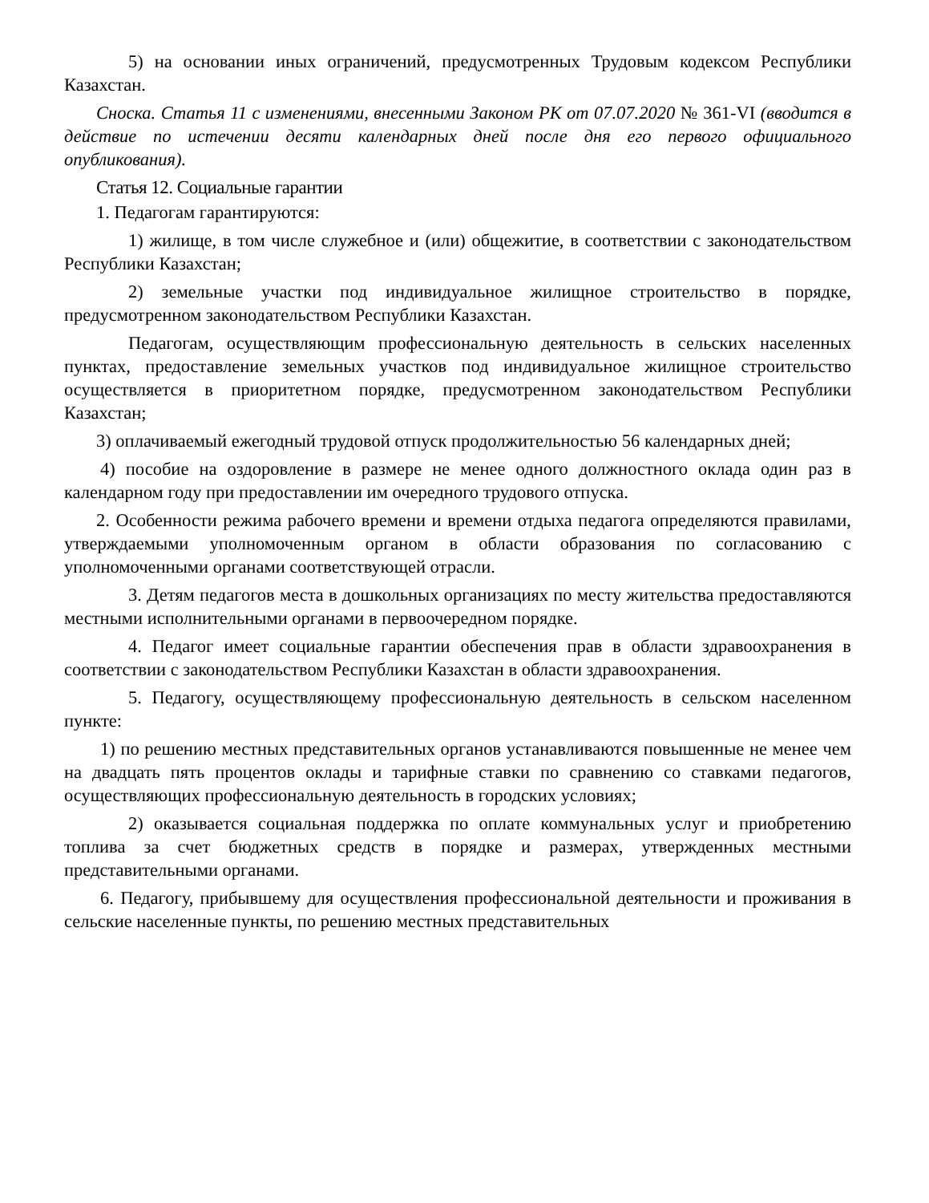5) на основании иных ограничений, предусмотренных Трудовым кодексом Республики Казахстан.
Сноска. Статья 11 с изменениями, внесенными Законом РК от 07.07.2020 № 361-VI (вводится в действие по истечении десяти календарных дней после дня его первого официального опубликования).
Статья 12. Социальные гарантии
1. Педагогам гарантируются:
1) жилище, в том числе служебное и (или) общежитие, в соответствии с законодательством Республики Казахстан;
2) земельные участки под индивидуальное жилищное строительство в порядке, предусмотренном законодательством Республики Казахстан.
Педагогам, осуществляющим профессиональную деятельность в сельских населенных пунктах, предоставление земельных участков под индивидуальное жилищное строительство осуществляется в приоритетном порядке, предусмотренном законодательством Республики Казахстан;
3) оплачиваемый ежегодный трудовой отпуск продолжительностью 56 календарных дней;
4) пособие на оздоровление в размере не менее одного должностного оклада один раз в календарном году при предоставлении им очередного трудового отпуска.
2. Особенности режима рабочего времени и времени отдыха педагога определяются правилами, утверждаемыми уполномоченным органом в области образования по согласованию с уполномоченными органами соответствующей отрасли.
3. Детям педагогов места в дошкольных организациях по месту жительства предоставляются местными исполнительными органами в первоочередном порядке.
4. Педагог имеет социальные гарантии обеспечения прав в области здравоохранения в соответствии с законодательством Республики Казахстан в области здравоохранения.
5. Педагогу, осуществляющему профессиональную деятельность в сельском населенном пункте:
1) по решению местных представительных органов устанавливаются повышенные не менее чем на двадцать пять процентов оклады и тарифные ставки по сравнению со ставками педагогов, осуществляющих профессиональную деятельность в городских условиях;
2) оказывается социальная поддержка по оплате коммунальных услуг и приобретению топлива за счет бюджетных средств в порядке и размерах, утвержденных местными представительными органами.
6. Педагогу, прибывшему для осуществления профессиональной деятельности и проживания в сельские населенные пункты, по решению местных представительных